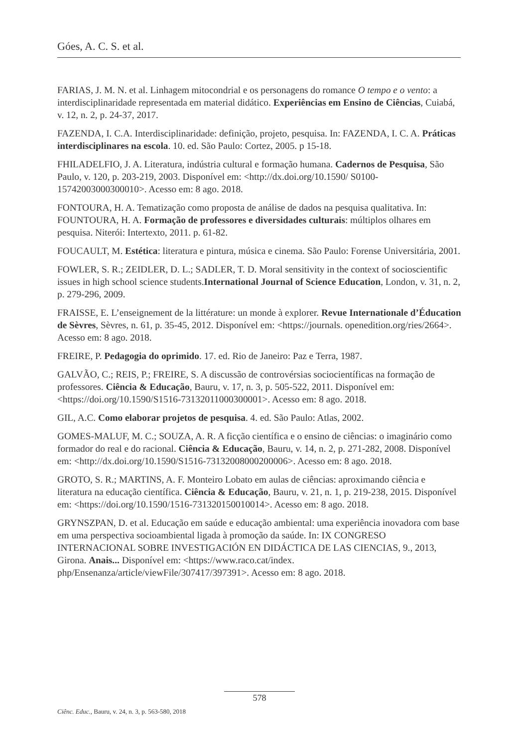Góes, A. C. S. et al.
FARIAS, J. M. N. et al. Linhagem mitocondrial e os personagens do romance O tempo e o vento: a interdisciplinaridade representada em material didático. Experiências em Ensino de Ciências, Cuiabá, v. 12, n. 2, p. 24-37, 2017.
FAZENDA, I. C.A. Interdisciplinaridade: definição, projeto, pesquisa. In: FAZENDA, I. C. A. Práticas interdisciplinares na escola. 10. ed. São Paulo: Cortez, 2005. p 15-18.
FHILADELFIO, J. A. Literatura, indústria cultural e formação humana. Cadernos de Pesquisa, São Paulo, v. 120, p. 203-219, 2003. Disponível em: <http://dx.doi.org/10.1590/ S0100-15742003000300010>. Acesso em: 8 ago. 2018.
FONTOURA, H. A. Tematização como proposta de análise de dados na pesquisa qualitativa. In: FOUNTOURA, H. A. Formação de professores e diversidades culturais: múltiplos olhares em pesquisa. Niterói: Intertexto, 2011. p. 61-82.
FOUCAULT, M. Estética: literatura e pintura, música e cinema. São Paulo: Forense Universitária, 2001.
FOWLER, S. R.; ZEIDLER, D. L.; SADLER, T. D. Moral sensitivity in the context of socioscientific issues in high school science students.International Journal of Science Education, London, v. 31, n. 2, p. 279-296, 2009.
FRAISSE, E. L’enseignement de la littérature: un monde à explorer. Revue Internationale d’Éducation de Sèvres, Sèvres, n. 61, p. 35-45, 2012. Disponível em: <https://journals. openedition.org/ries/2664>. Acesso em: 8 ago. 2018.
FREIRE, P. Pedagogia do oprimido. 17. ed. Rio de Janeiro: Paz e Terra, 1987.
GALVÃO, C.; REIS, P.; FREIRE, S. A discussão de controvérsias sociocientíficas na formação de professores. Ciência & Educação, Bauru, v. 17, n. 3, p. 505-522, 2011. Disponível em: <https://doi.org/10.1590/S1516-73132011000300001>. Acesso em: 8 ago. 2018.
GIL, A.C. Como elaborar projetos de pesquisa. 4. ed. São Paulo: Atlas, 2002.
GOMES-MALUF, M. C.; SOUZA, A. R. A ficção científica e o ensino de ciências: o imaginário como formador do real e do racional. Ciência & Educação, Bauru, v. 14, n. 2, p. 271-282, 2008. Disponível em: <http://dx.doi.org/10.1590/S1516-73132008000200006>. Acesso em: 8 ago. 2018.
GROTO, S. R.; MARTINS, A. F. Monteiro Lobato em aulas de ciências: aproximando ciência e literatura na educação científica. Ciência & Educação, Bauru, v. 21, n. 1, p. 219-238, 2015. Disponível em: <https://doi.org/10.1590/1516-731320150010014>. Acesso em: 8 ago. 2018.
GRYNSZPAN, D. et al. Educação em saúde e educação ambiental: uma experiência inovadora com base em uma perspectiva socioambiental ligada à promoção da saúde. In: IX CONGRESO INTERNACIONAL SOBRE INVESTIGACIÓN EN DIDÁCTICA DE LAS CIENCIAS, 9., 2013, Girona. Anais... Disponível em: <https://www.raco.cat/index. php/Ensenanza/article/viewFile/307417/397391>. Acesso em: 8 ago. 2018.
578
Ciênc. Educ., Bauru, v. 24, n. 3, p. 563-580, 2018